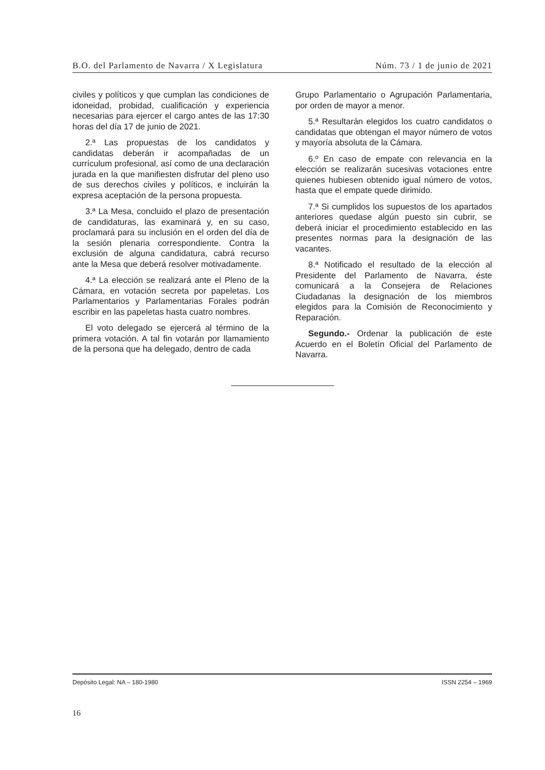B.O. del Parlamento de Navarra / X Legislatura Núm. 73 / 1 de junio de 2021
civiles y políticos y que cumplan las condiciones de idoneidad, probidad, cualificación y experiencia necesarias para ejercer el cargo antes de las 17:30 horas del día 17 de junio de 2021.
2.ª Las propuestas de los candidatos y candidatas deberán ir acompañadas de un currículum profesional, así como de una declaración jurada en la que manifiesten disfrutar del pleno uso de sus derechos civiles y políticos, e incluirán la expresa aceptación de la persona propuesta.
3.ª La Mesa, concluido el plazo de presentación de candidaturas, las examinará y, en su caso, proclamará para su inclusión en el orden del día de la sesión plenaria correspondiente. Contra la exclusión de alguna candidatura, cabrá recurso ante la Mesa que deberá resolver motivadamente.
4.ª La elección se realizará ante el Pleno de la Cámara, en votación secreta por papeletas. Los Parlamentarios y Parlamentarias Forales podrán escribir en las papeletas hasta cuatro nombres.
El voto delegado se ejercerá al término de la primera votación. A tal fin votarán por llamamiento de la persona que ha delegado, dentro de cada
Grupo Parlamentario o Agrupación Parlamentaria, por orden de mayor a menor.
5.ª Resultarán elegidos los cuatro candidatos o candidatas que obtengan el mayor número de votos y mayoría absoluta de la Cámara.
6.º En caso de empate con relevancia en la elección se realizarán sucesivas votaciones entre quienes hubiesen obtenido igual número de votos, hasta que el empate quede dirimido.
7.ª Si cumplidos los supuestos de los apartados anteriores quedase algún puesto sin cubrir, se deberá iniciar el procedimiento establecido en las presentes normas para la designación de las vacantes.
8.ª Notificado el resultado de la elección al Presidente del Parlamento de Navarra, éste comunicará a la Consejera de Relaciones Ciudadanas la designación de los miembros elegidos para la Comisión de Reconocimiento y Reparación.
Segundo.- Ordenar la publicación de este Acuerdo en el Boletín Oficial del Parlamento de Navarra.
Depósito Legal: NA – 180-1980 ISSN 2254 – 1969
16